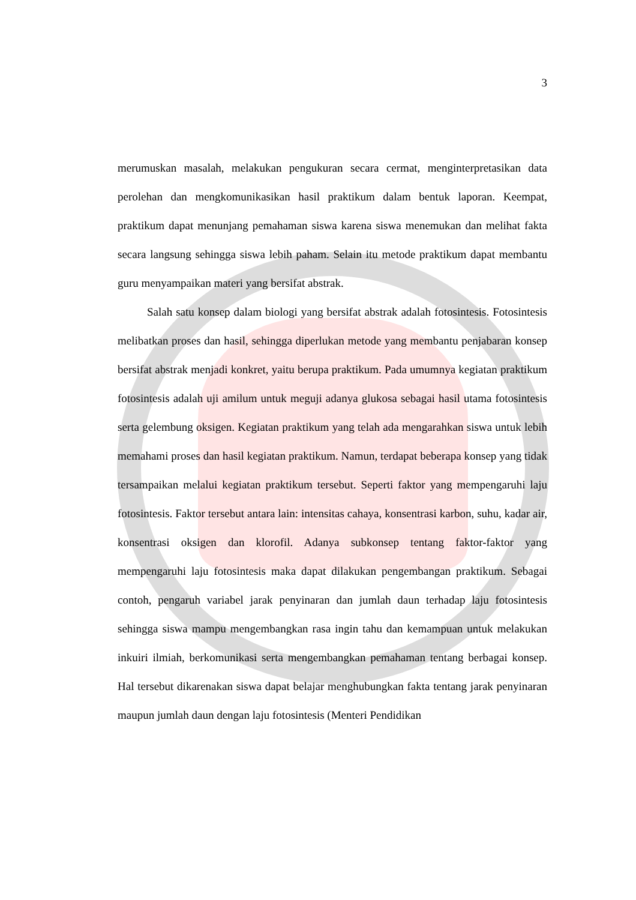3
merumuskan masalah, melakukan pengukuran secara cermat, menginterpretasikan data perolehan dan mengkomunikasikan hasil praktikum dalam bentuk laporan. Keempat, praktikum dapat menunjang pemahaman siswa karena siswa menemukan dan melihat fakta secara langsung sehingga siswa lebih paham. Selain itu metode praktikum dapat membantu guru menyampaikan materi yang bersifat abstrak.
Salah satu konsep dalam biologi yang bersifat abstrak adalah fotosintesis. Fotosintesis melibatkan proses dan hasil, sehingga diperlukan metode yang membantu penjabaran konsep bersifat abstrak menjadi konkret, yaitu berupa praktikum. Pada umumnya kegiatan praktikum fotosintesis adalah uji amilum untuk meguji adanya glukosa sebagai hasil utama fotosintesis serta gelembung oksigen. Kegiatan praktikum yang telah ada mengarahkan siswa untuk lebih memahami proses dan hasil kegiatan praktikum. Namun, terdapat beberapa konsep yang tidak tersampaikan melalui kegiatan praktikum tersebut. Seperti faktor yang mempengaruhi laju fotosintesis. Faktor tersebut antara lain: intensitas cahaya, konsentrasi karbon, suhu, kadar air, konsentrasi oksigen dan klorofil. Adanya subkonsep tentang faktor-faktor yang mempengaruhi laju fotosintesis maka dapat dilakukan pengembangan praktikum. Sebagai contoh, pengaruh variabel jarak penyinaran dan jumlah daun terhadap laju fotosintesis sehingga siswa mampu mengembangkan rasa ingin tahu dan kemampuan untuk melakukan inkuiri ilmiah, berkomunikasi serta mengembangkan pemahaman tentang berbagai konsep. Hal tersebut dikarenakan siswa dapat belajar menghubungkan fakta tentang jarak penyinaran maupun jumlah daun dengan laju fotosintesis (Menteri Pendidikan